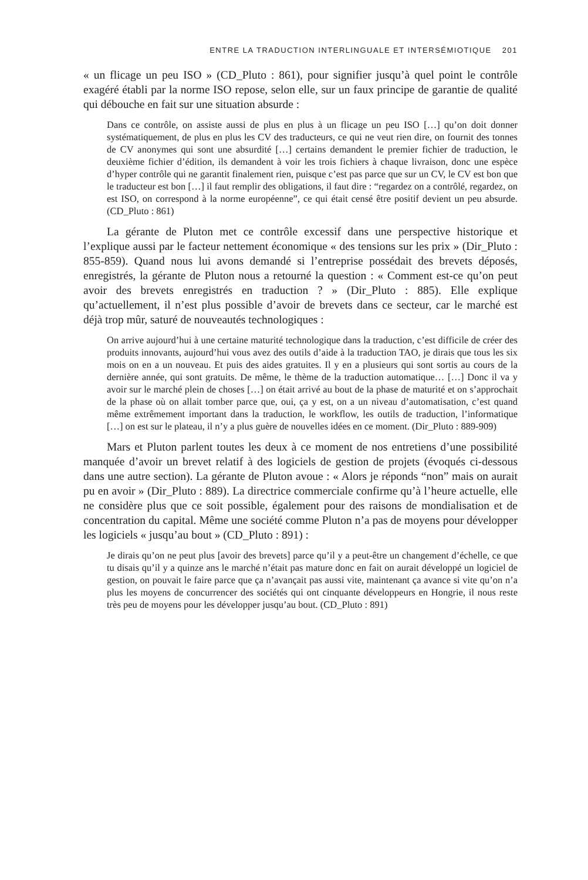ENTRE LA TRADUCTION INTERLINGUALE ET INTERSÉMIOTIQUE 201
« un flicage un peu ISO » (CD_Pluto : 861), pour signifier jusqu’à quel point le contrôle exagéré établi par la norme ISO repose, selon elle, sur un faux principe de garantie de qualité qui débouche en fait sur une situation absurde :
Dans ce contrôle, on assiste aussi de plus en plus à un flicage un peu ISO […] qu’on doit donner systématiquement, de plus en plus les CV des traducteurs, ce qui ne veut rien dire, on fournit des tonnes de CV anonymes qui sont une absurdité […] certains demandent le premier fichier de traduction, le deuxième fichier d’édition, ils demandent à voir les trois fichiers à chaque livraison, donc une espèce d’hyper contrôle qui ne garantit finalement rien, puisque c’est pas parce que sur un CV, le CV est bon que le traducteur est bon […] il faut remplir des obligations, il faut dire : “regardez on a contrôlé, regardez, on est ISO, on correspond à la norme européenne”, ce qui était censé être positif devient un peu absurde. (CD_Pluto : 861)
La gérante de Pluton met ce contrôle excessif dans une perspective historique et l’explique aussi par le facteur nettement économique « des tensions sur les prix » (Dir_Pluto : 855-859). Quand nous lui avons demandé si l’entreprise possédait des brevets déposés, enregistrés, la gérante de Pluton nous a retourné la question : « Comment est-ce qu’on peut avoir des brevets enregistrés en traduction ? » (Dir_Pluto : 885). Elle explique qu’actuellement, il n’est plus possible d’avoir de brevets dans ce secteur, car le marché est déjà trop mûr, saturé de nouveautés technologiques :
On arrive aujourd’hui à une certaine maturité technologique dans la traduction, c’est difficile de créer des produits innovants, aujourd’hui vous avez des outils d’aide à la traduction TAO, je dirais que tous les six mois on en a un nouveau. Et puis des aides gratuites. Il y en a plusieurs qui sont sortis au cours de la dernière année, qui sont gratuits. De même, le thème de la traduction automatique… […] Donc il va y avoir sur le marché plein de choses […] on était arrivé au bout de la phase de maturité et on s’approchait de la phase où on allait tomber parce que, oui, ça y est, on a un niveau d’automatisation, c’est quand même extrêmement important dans la traduction, le workflow, les outils de traduction, l’informatique […] on est sur le plateau, il n’y a plus guère de nouvelles idées en ce moment. (Dir_Pluto : 889-909)
Mars et Pluton parlent toutes les deux à ce moment de nos entretiens d’une possibilité manquée d’avoir un brevet relatif à des logiciels de gestion de projets (évoqués ci-dessous dans une autre section). La gérante de Pluton avoue : « Alors je réponds “non” mais on aurait pu en avoir » (Dir_Pluto : 889). La directrice commerciale confirme qu’à l’heure actuelle, elle ne considère plus que ce soit possible, également pour des raisons de mondialisation et de concentration du capital. Même une société comme Pluton n’a pas de moyens pour développer les logiciels « jusqu’au bout » (CD_Pluto : 891) :
Je dirais qu’on ne peut plus [avoir des brevets] parce qu’il y a peut-être un changement d’échelle, ce que tu disais qu’il y a quinze ans le marché n’était pas mature donc en fait on aurait développé un logiciel de gestion, on pouvait le faire parce que ça n’avançait pas aussi vite, maintenant ça avance si vite qu’on n’a plus les moyens de concurrencer des sociétés qui ont cinquante développeurs en Hongrie, il nous reste très peu de moyens pour les développer jusqu’au bout. (CD_Pluto : 891)